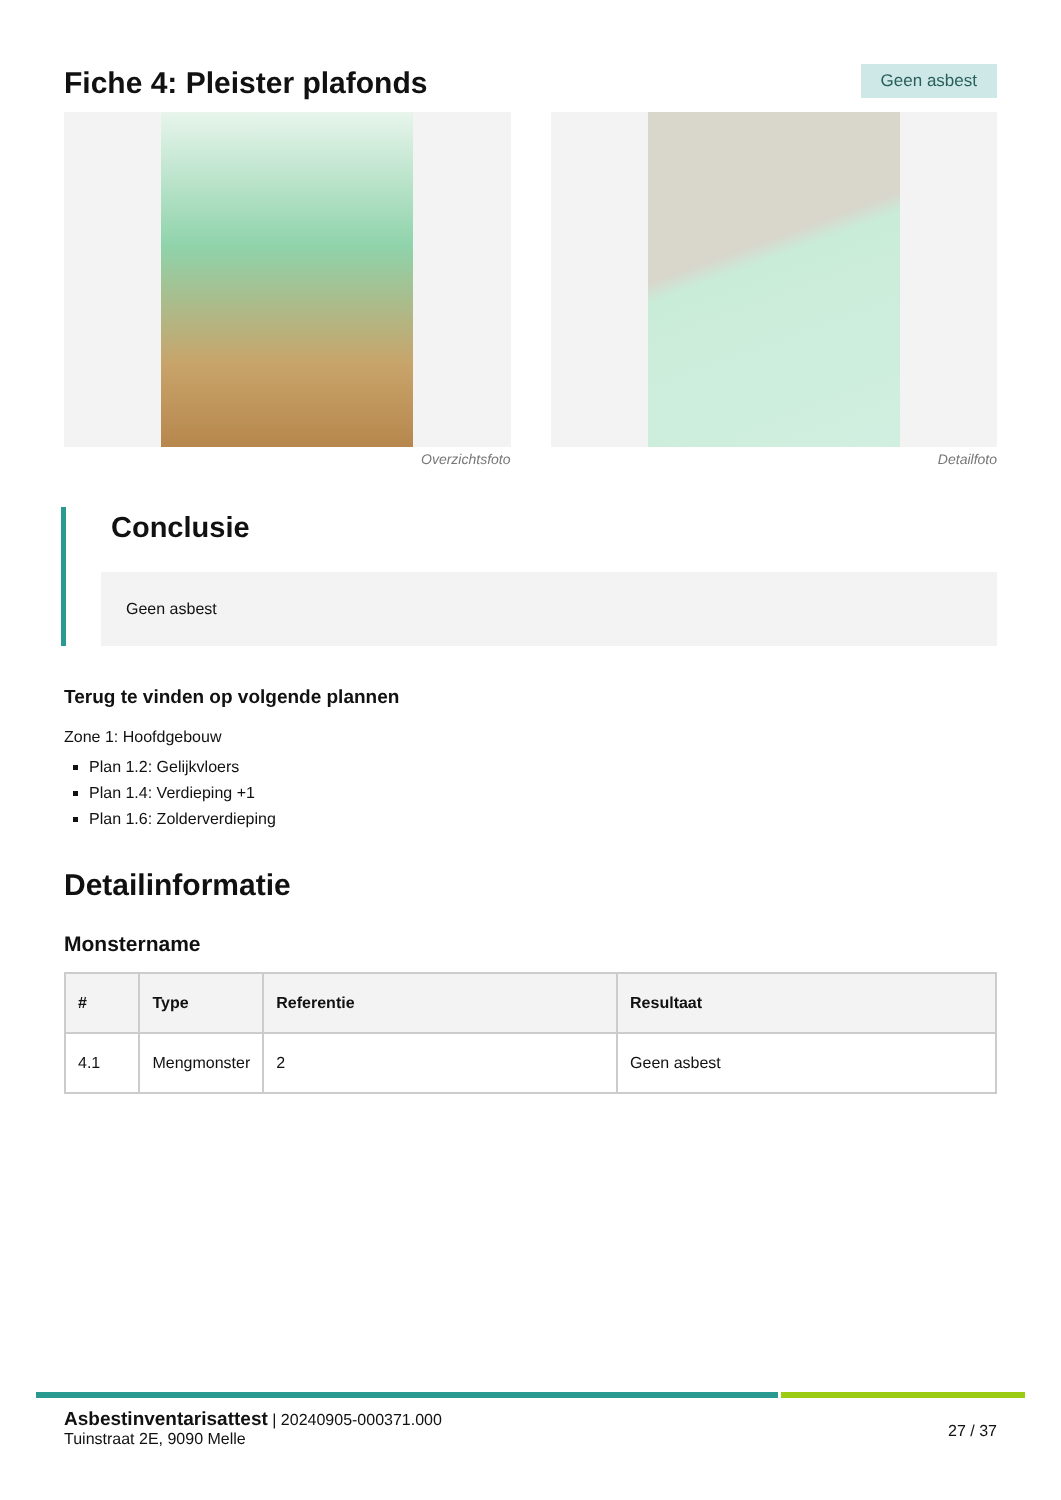Fiche 4: Pleister plafonds
Geen asbest
Overzichtsfoto Detailfoto
Conclusie
Geen asbest
Terug te vinden op volgende plannen
Zone 1: Hoofdgebouw
Plan 1.2: Gelijkvloers
Plan 1.4: Verdieping +1
Plan 1.6: Zolderverdieping
Detailinformatie
Monstername
| # | Type | Referentie | Resultaat |
| --- | --- | --- | --- |
| 4.1 | Mengmonster | 2 | Geen asbest |
Asbestinventarisattest | 20240905-000371.000
Tuinstraat 2E, 9090 Melle
27 / 37